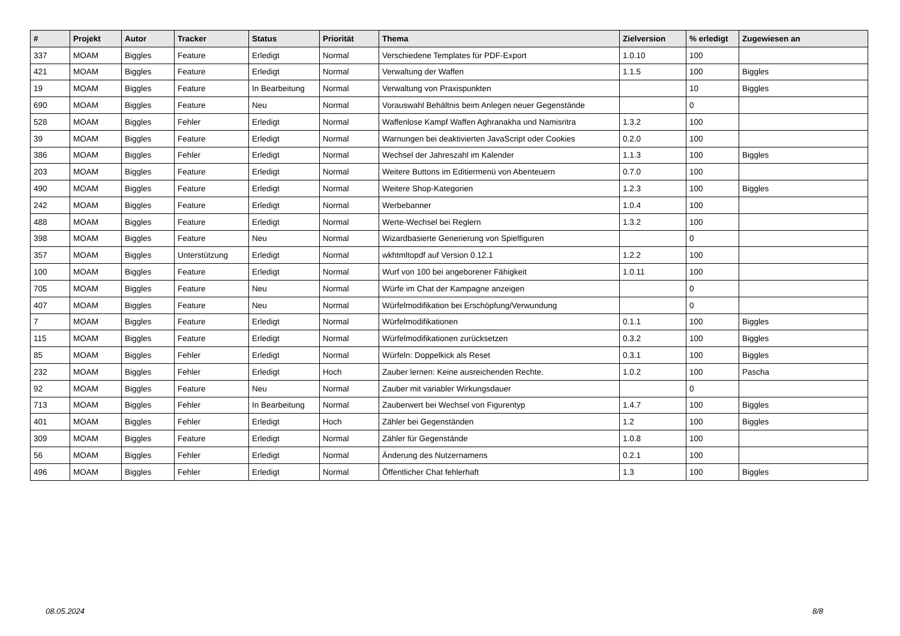| # | Projekt | Autor | Tracker | Status | Priorität | Thema | Zielversion | % erledigt | Zugewiesen an |
| --- | --- | --- | --- | --- | --- | --- | --- | --- | --- |
| 337 | MOAM | Biggles | Feature | Erledigt | Normal | Verschiedene Templates für PDF-Export | 1.0.10 | 100 | |
| 421 | MOAM | Biggles | Feature | Erledigt | Normal | Verwaltung der Waffen | 1.1.5 | 100 | Biggles |
| 19 | MOAM | Biggles | Feature | In Bearbeitung | Normal | Verwaltung von Praxispunkten | | 10 | Biggles |
| 690 | MOAM | Biggles | Feature | Neu | Normal | Vorauswahl Behältnis beim Anlegen neuer Gegenstände | | 0 | |
| 528 | MOAM | Biggles | Fehler | Erledigt | Normal | Waffenlose Kampf Waffen Aghranakha und Namisritra | 1.3.2 | 100 | |
| 39 | MOAM | Biggles | Feature | Erledigt | Normal | Warnungen bei deaktivierten JavaScript oder Cookies | 0.2.0 | 100 | |
| 386 | MOAM | Biggles | Fehler | Erledigt | Normal | Wechsel der Jahreszahl im Kalender | 1.1.3 | 100 | Biggles |
| 203 | MOAM | Biggles | Feature | Erledigt | Normal | Weitere Buttons im Editiermenü von Abenteuern | 0.7.0 | 100 | |
| 490 | MOAM | Biggles | Feature | Erledigt | Normal | Weitere Shop-Kategorien | 1.2.3 | 100 | Biggles |
| 242 | MOAM | Biggles | Feature | Erledigt | Normal | Werbebanner | 1.0.4 | 100 | |
| 488 | MOAM | Biggles | Feature | Erledigt | Normal | Werte-Wechsel bei Reglern | 1.3.2 | 100 | |
| 398 | MOAM | Biggles | Feature | Neu | Normal | Wizardbasierte Generierung von Spielfiguren | | 0 | |
| 357 | MOAM | Biggles | Unterstützung | Erledigt | Normal | wkhtmltopdf auf Version 0.12.1 | 1.2.2 | 100 | |
| 100 | MOAM | Biggles | Feature | Erledigt | Normal | Wurf von 100 bei angeborener Fähigkeit | 1.0.11 | 100 | |
| 705 | MOAM | Biggles | Feature | Neu | Normal | Würfe im Chat der Kampagne anzeigen | | 0 | |
| 407 | MOAM | Biggles | Feature | Neu | Normal | Würfelmodifikation bei Erschöpfung/Verwundung | | 0 | |
| 7 | MOAM | Biggles | Feature | Erledigt | Normal | Würfelmodifikationen | 0.1.1 | 100 | Biggles |
| 115 | MOAM | Biggles | Feature | Erledigt | Normal | Würfelmodifikationen zurücksetzen | 0.3.2 | 100 | Biggles |
| 85 | MOAM | Biggles | Fehler | Erledigt | Normal | Würfeln: Doppelkick als Reset | 0.3.1 | 100 | Biggles |
| 232 | MOAM | Biggles | Fehler | Erledigt | Hoch | Zauber lernen: Keine ausreichenden Rechte. | 1.0.2 | 100 | Pascha |
| 92 | MOAM | Biggles | Feature | Neu | Normal | Zauber mit variabler Wirkungsdauer | | 0 | |
| 713 | MOAM | Biggles | Fehler | In Bearbeitung | Normal | Zauberwert bei Wechsel von Figurentyp | 1.4.7 | 100 | Biggles |
| 401 | MOAM | Biggles | Fehler | Erledigt | Hoch | Zähler bei Gegenständen | 1.2 | 100 | Biggles |
| 309 | MOAM | Biggles | Feature | Erledigt | Normal | Zähler für Gegenstände | 1.0.8 | 100 | |
| 56 | MOAM | Biggles | Fehler | Erledigt | Normal | Änderung des Nutzernamens | 0.2.1 | 100 | |
| 496 | MOAM | Biggles | Fehler | Erledigt | Normal | Öffentlicher Chat fehlerhaft | 1.3 | 100 | Biggles |
08.05.2024 8/8